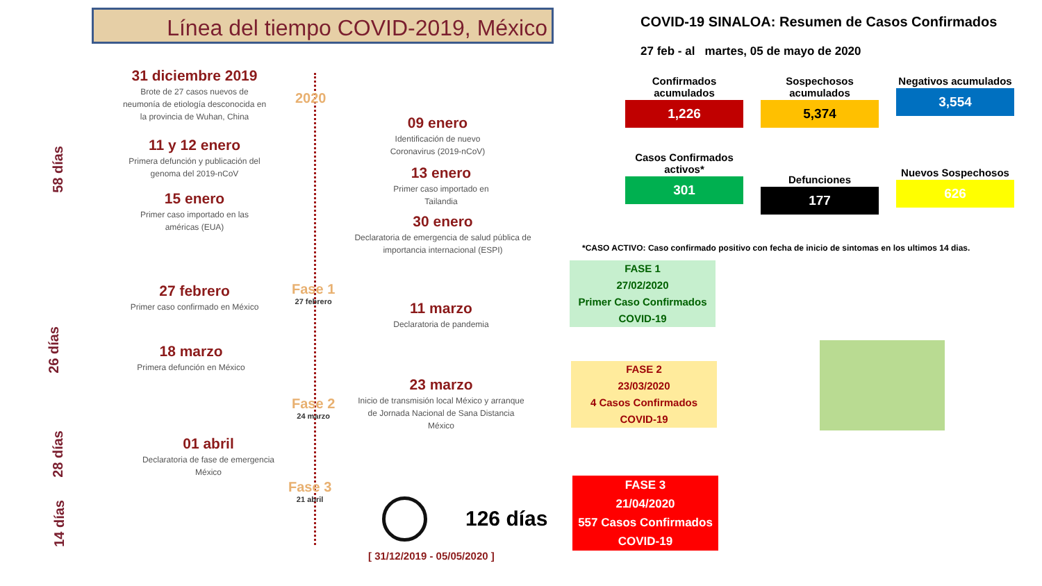Línea del tiempo COVID-2019, México
58 días
26 días
28 días
14 días
31 diciembre 2019
Brote de 27 casos nuevos de neumonía de etiología desconocida en la provincia de Wuhan, China
2020
09 enero
Identificación de nuevo Coronavirus (2019-nCoV)
11 y 12 enero
Primera defunción y publicación del genoma del 2019-nCoV
13 enero
Primer caso importado en Tailandia
15 enero
Primer caso importado en las américas (EUA)
30 enero
Declaratoria de emergencia de salud pública de importancia internacional (ESPI)
27 febrero
Primer caso confirmado en México
Fase 1
27 febrero
11 marzo
Declaratoria de pandemia
18 marzo
Primera defunción en México
23 marzo
Inicio de transmisión local México y arranque de Jornada Nacional de Sana Distancia México
Fase 2
24 marzo
01 abril
Declaratoria de fase de emergencia México
Fase 3
21 abril
126 días
[ 31/12/2019 - 05/05/2020 ]
COVID-19 SINALOA: Resumen de Casos Confirmados
27 feb - al martes, 05 de mayo de 2020
Confirmados acumulados
1,226
Sospechosos acumulados
5,374
Negativos acumulados
3,554
Casos Confirmados activos*
301
Defunciones
177
Nuevos Sospechosos
626
*CASO ACTIVO: Caso confirmado positivo con fecha de inicio de sintomas en los ultimos 14 dias.
FASE 1
27/02/2020
Primer Caso Confirmados
COVID-19
FASE 2
23/03/2020
4 Casos Confirmados
COVID-19
FASE 3
21/04/2020
557 Casos Confirmados
COVID-19